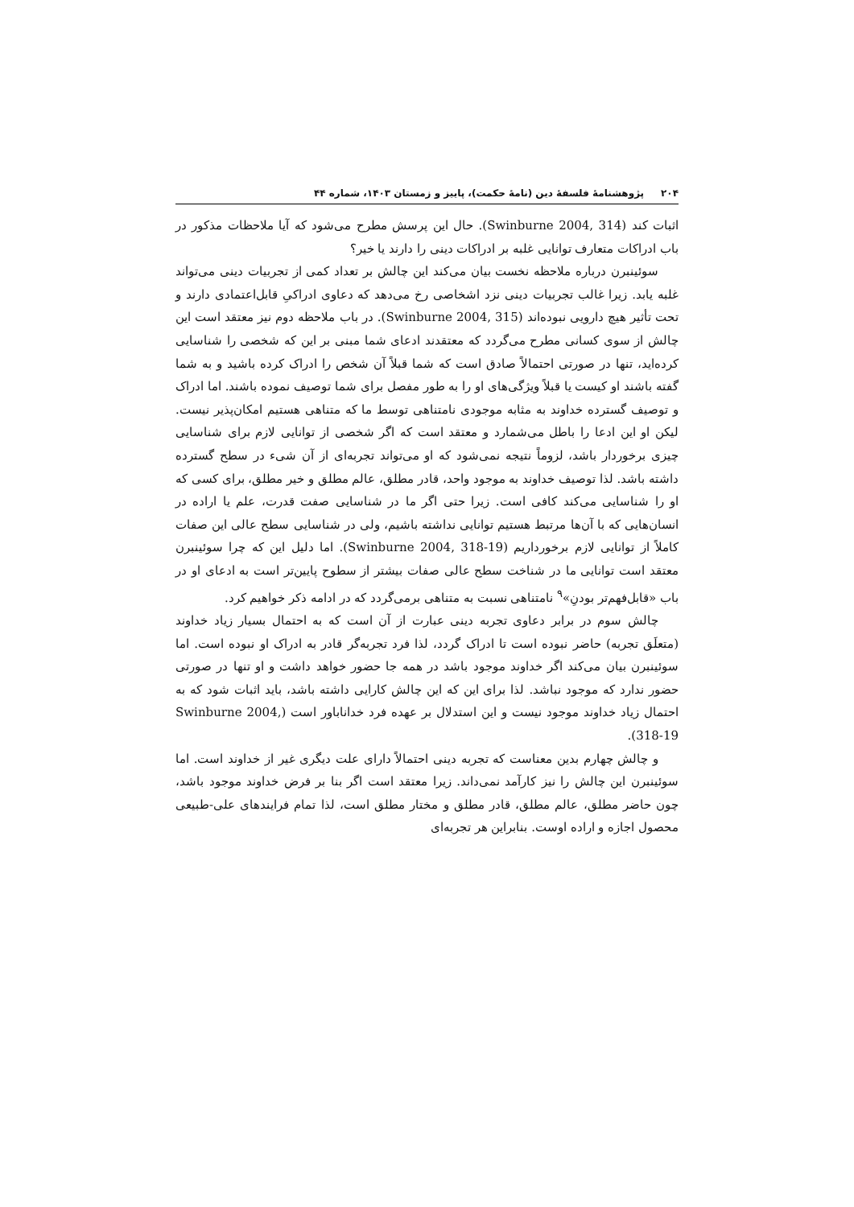۲۰۴ پژوهشنامهٔ فلسفهٔ دین (نامهٔ حکمت)، پاییز و زمستان ۱۴۰۳، شماره ۴۴
اثبات کند (Swinburne 2004, 314). حال این پرسش مطرح می‌شود که آیا ملاحظات مذکور در باب ادراکات متعارف توانایی غلبه بر ادراکات دینی را دارند یا خیر؟
سوئینبرن درباره ملاحظه نخست بیان می‌کند این چالش بر تعداد کمی از تجربیات دینی می‌تواند غلبه یابد. زیرا غالب تجربیات دینی نزد اشخاصی رخ می‌دهد که دعاوی ادراکیِ قابل‌اعتمادی دارند و تحت تأثیر هیچ دارویی نبوده‌اند (Swinburne 2004, 315). در باب ملاحظه دوم نیز معتقد است این چالش از سوی کسانی مطرح می‌گردد که معتقدند ادعای شما مبنی بر این که شخصی را شناسایی کرده‌اید، تنها در صورتی احتمالاً صادق است که شما قبلاً آن شخص را ادراک کرده باشید و به شما گفته باشند او کیست یا قبلاً ویژگی‌های او را به طور مفصل برای شما توصیف نموده باشند. اما ادراک و توصیف گسترده خداوند به مثابه موجودی نامتناهی توسط ما که متناهی هستیم امکان‌پذیر نیست. لیکن او این ادعا را باطل می‌شمارد و معتقد است که اگر شخصی از توانایی لازم برای شناسایی چیزی برخوردار باشد، لزوماً نتیجه نمی‌شود که او می‌تواند تجربه‌ای از آن شیء در سطح گسترده داشته باشد. لذا توصیف خداوند به موجود واحد، قادر مطلق، عالم مطلق و خیر مطلق، برای کسی که او را شناسایی می‌کند کافی است. زیرا حتی اگر ما در شناسایی صفت قدرت، علم یا اراده در انسان‌هایی که با آن‌ها مرتبط هستیم توانایی نداشته باشیم، ولی در شناسایی سطح عالی این صفات کاملاً از توانایی لازم برخورداریم (Swinburne 2004, 318-19). اما دلیل این که چرا سوئینبرن معتقد است توانایی ما در شناخت سطح عالی صفات بیشتر از سطوح پایین‌تر است به ادعای او در باب «قابل‌فهم‌تر بودنِ»<sup>۹</sup> نامتناهی نسبت به متناهی برمی‌گردد که در ادامه ذکر خواهیم کرد.
چالش سوم در برابر دعاوی تجربه دینی عبارت از آن است که به احتمال بسیار زیاد خداوند (متعلَق تجربه) حاضر نبوده است تا ادراک گردد، لذا فرد تجربه‌گر قادر به ادراک او نبوده است. اما سوئینبرن بیان می‌کند اگر خداوند موجود باشد در همه جا حضور خواهد داشت و او تنها در صورتی حضور ندارد که موجود نباشد. لذا برای این که این چالش کارایی داشته باشد، باید اثبات شود که به احتمال زیاد خداوند موجود نیست و این استدلال بر عهده فرد خداناباور است (Swinburne 2004, 318-19).
و چالش چهارم بدین معناست که تجربه دینی احتمالاً دارای علت دیگری غیر از خداوند است. اما سوئینبرن این چالش را نیز کارآمد نمی‌داند. زیرا معتقد است اگر بنا بر فرض خداوند موجود باشد، چون حاضر مطلق، عالم مطلق، قادر مطلق و مختار مطلق است، لذا تمام فرایندهای علی-طبیعی محصول اجازه و اراده اوست. بنابراین هر تجربه‌ای